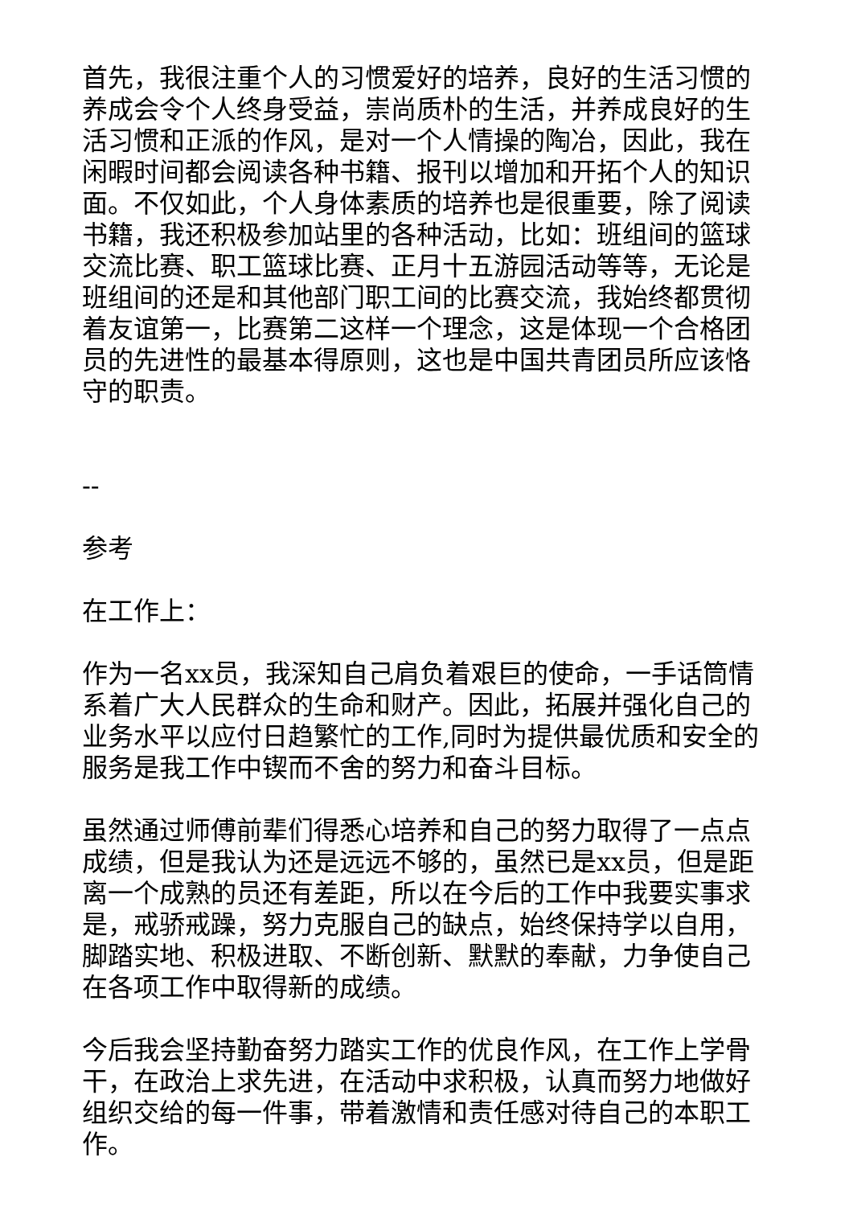首先，我很注重个人的习惯爱好的培养，良好的生活习惯的养成会令个人终身受益，崇尚质朴的生活，并养成良好的生活习惯和正派的作风，是对一个人情操的陶冶，因此，我在闲暇时间都会阅读各种书籍、报刊以增加和开拓个人的知识面。不仅如此，个人身体素质的培养也是很重要，除了阅读书籍，我还积极参加站里的各种活动，比如：班组间的篮球交流比赛、职工篮球比赛、正月十五游园活动等等，无论是班组间的还是和其他部门职工间的比赛交流，我始终都贯彻着友谊第一，比赛第二这样一个理念，这是体现一个合格团员的先进性的最基本得原则，这也是中国共青团员所应该恪守的职责。
--
参考
在工作上：
作为一名xx员，我深知自己肩负着艰巨的使命，一手话筒情系着广大人民群众的生命和财产。因此，拓展并强化自己的业务水平以应付日趋繁忙的工作,同时为提供最优质和安全的服务是我工作中锲而不舍的努力和奋斗目标。
虽然通过师傅前辈们得悉心培养和自己的努力取得了一点点成绩，但是我认为还是远远不够的，虽然已是xx员，但是距离一个成熟的员还有差距，所以在今后的工作中我要实事求是，戒骄戒躁，努力克服自己的缺点，始终保持学以自用，脚踏实地、积极进取、不断创新、默默的奉献，力争使自己在各项工作中取得新的成绩。
今后我会坚持勤奋努力踏实工作的优良作风，在工作上学骨干，在政治上求先进，在活动中求积极，认真而努力地做好组织交给的每一件事，带着激情和责任感对待自己的本职工作。